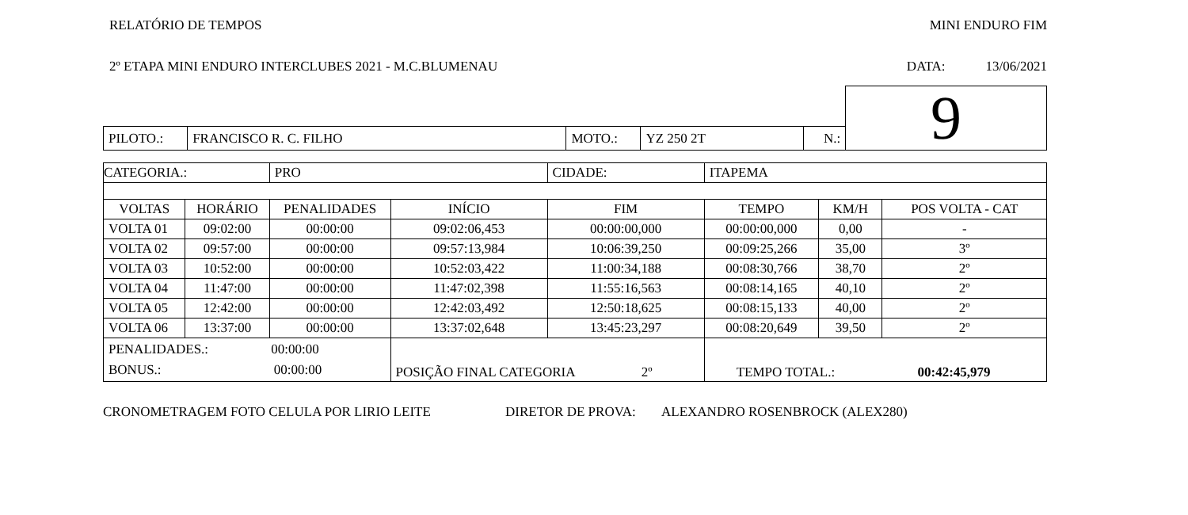RELATÓRIO DE TEMPOS MINI ENDURO FIM
2º ETAPA MINI ENDURO INTERCLUBES 2021 - M.C.BLUMENAU DATA: 13/06/2021
| | | | | | | 9 |
| PILOTO.: | FRANCISCO R. C. FILHO | MOTO.: | YZ 250 2T | N.: | | |
| CATEGORIA.: | | PRO | | CIDADE: | ITAPEMA | | |
| VOLTAS | HORÁRIO | PENALIDADES | INÍCIO | FIM | TEMPO | KM/H | POS VOLTA - CAT |
| VOLTA 01 | 09:02:00 | 00:00:00 | 09:02:06,453 | 00:00:00,000 | 00:00:00,000 | 0,00 | - |
| VOLTA 02 | 09:57:00 | 00:00:00 | 09:57:13,984 | 10:06:39,250 | 00:09:25,266 | 35,00 | 3º |
| VOLTA 03 | 10:52:00 | 00:00:00 | 10:52:03,422 | 11:00:34,188 | 00:08:30,766 | 38,70 | 2º |
| VOLTA 04 | 11:47:00 | 00:00:00 | 11:47:02,398 | 11:55:16,563 | 00:08:14,165 | 40,10 | 2º |
| VOLTA 05 | 12:42:00 | 00:00:00 | 12:42:03,492 | 12:50:18,625 | 00:08:15,133 | 40,00 | 2º |
| VOLTA 06 | 13:37:00 | 00:00:00 | 13:37:02,648 | 13:45:23,297 | 00:08:20,649 | 39,50 | 2º |
| PENALIDADES.: 00:00:00 BONUS.: 00:00:00 | | | POSIÇÃO FINAL CATEGORIA 2º | | TEMPO TOTAL.: 00:42:45,979 | | |
CRONOMETRAGEM FOTO CELULA POR LIRIO LEITE DIRETOR DE PROVA: ALEXANDRO ROSENBROCK (ALEX280)